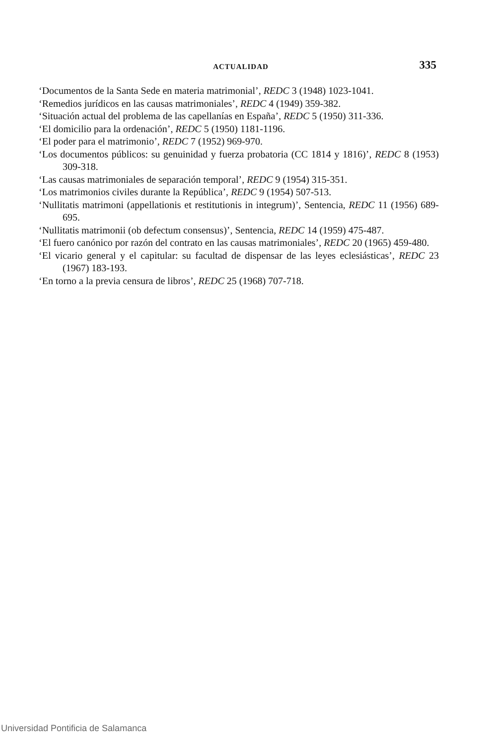ACTUALIDAD 335
‘Documentos de la Santa Sede en materia matrimonial’, REDC 3 (1948) 1023-1041.
‘Remedios jurídicos en las causas matrimoniales’, REDC 4 (1949) 359-382.
‘Situación actual del problema de las capellanías en España’, REDC 5 (1950) 311-336.
‘El domicilio para la ordenación’, REDC 5 (1950) 1181-1196.
‘El poder para el matrimonio’, REDC 7 (1952) 969-970.
‘Los documentos públicos: su genuinidad y fuerza probatoria (CC 1814 y 1816)’, REDC 8 (1953) 309-318.
‘Las causas matrimoniales de separación temporal’, REDC 9 (1954) 315-351.
‘Los matrimonios civiles durante la República’, REDC 9 (1954) 507-513.
‘Nullitatis matrimoni (appellationis et restitutionis in integrum)’, Sentencia, REDC 11 (1956) 689-695.
‘Nullitatis matrimonii (ob defectum consensus)’, Sentencia, REDC 14 (1959) 475-487.
‘El fuero canónico por razón del contrato en las causas matrimoniales’, REDC 20 (1965) 459-480.
‘El vicario general y el capitular: su facultad de dispensar de las leyes eclesiásticas’, REDC 23 (1967) 183-193.
‘En torno a la previa censura de libros’, REDC 25 (1968) 707-718.
Universidad Pontificia de Salamanca